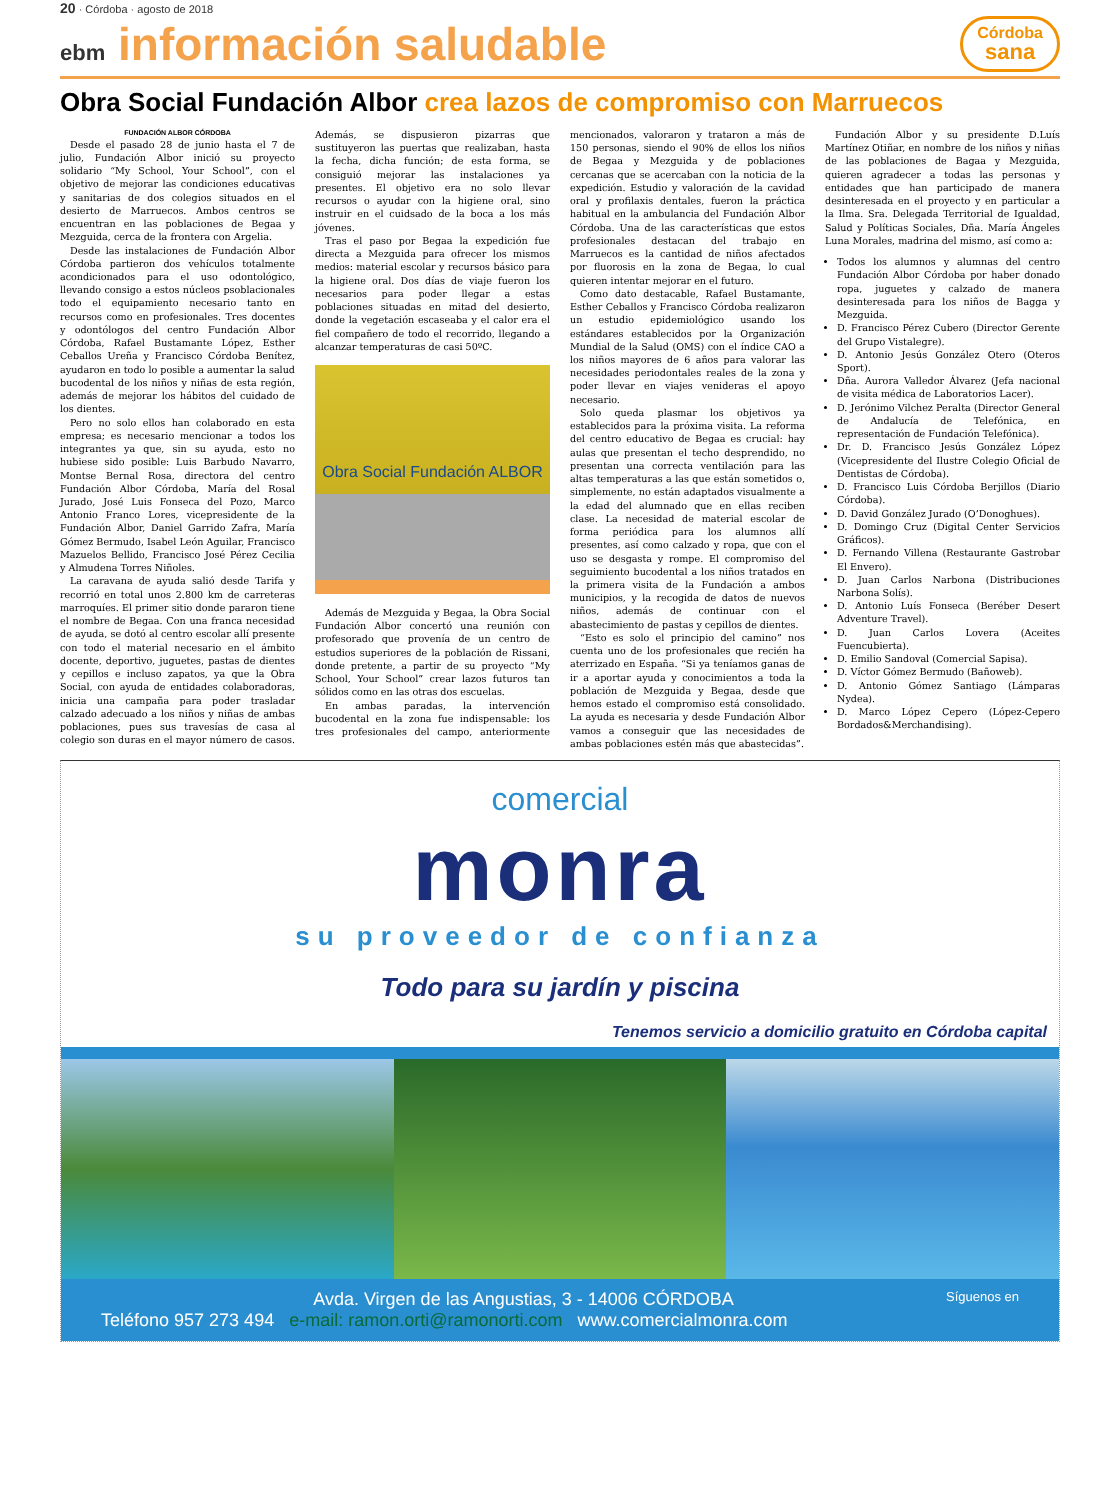20 · Córdoba · agosto de 2018
ebm información saludable
Córdoba
sana
Obra Social Fundación Albor crea lazos de compromiso con Marruecos
FUNDACIÓN ALBOR CÓRDOBA
Desde el pasado 28 de junio hasta el 7 de julio, Fundación Albor inició su proyecto solidario “My School, Your School”, con el objetivo de mejorar las condiciones educativas y sanitarias de dos colegios situados en el desierto de Marruecos. Ambos centros se encuentran en las poblaciones de Begaa y Mezguida, cerca de la frontera con Argelia.
Desde las instalaciones de Fundación Albor Córdoba partieron dos vehículos totalmente acondicionados para el uso odontológico, llevando consigo a estos núcleos psoblacionales todo el equipamiento necesario tanto en recursos como en profesionales. Tres docentes y odontólogos del centro Fundación Albor Córdoba, Rafael Bustamante López, Esther Ceballos Ureña y Francisco Córdoba Benítez, ayudaron en todo lo posible a aumentar la salud bucodental de los niños y niñas de esta región, además de mejorar los hábitos del cuidado de los dientes.
Pero no solo ellos han colaborado en esta empresa; es necesario mencionar a todos los integrantes ya que, sin su ayuda, esto no hubiese sido posible: Luis Barbudo Navarro, Montse Bernal Rosa, directora del centro Fundación Albor Córdoba, María del Rosal Jurado, José Luis Fonseca del Pozo, Marco Antonio Franco Lores, vicepresidente de la Fundación Albor, Daniel Garrido Zafra, María Gómez Bermudo, Isabel León Aguilar, Francisco Mazuelos Bellido, Francisco José Pérez Cecilia y Almudena Torres Niñoles.
La caravana de ayuda salió desde Tarifa y recorrió en total unos 2.800 km de carreteras marroquíes. El primer sitio donde pararon tiene el nombre de Begaa. Con una franca necesidad de ayuda, se dotó al centro escolar allí presente con todo el material necesario en el ámbito docente, deportivo, juguetes, pastas de dientes y cepillos e incluso zapatos, ya que la Obra Social, con ayuda de entidades colaboradoras, inicia una campaña para poder trasladar calzado adecuado a los niños y niñas de ambas poblaciones, pues sus travesías de casa al colegio son duras en el mayor número de casos. Además, se dispusieron pizarras que sustituyeron las puertas que realizaban, hasta la fecha, dicha función; de esta forma, se consiguió mejorar las instalaciones ya presentes. El objetivo era no solo llevar recursos o ayudar con la higiene oral, sino instruir en el cuidsado de la boca a los más jóvenes.
Tras el paso por Begaa la expedición fue directa a Mezguida para ofrecer los mismos medios: material escolar y recursos básico para la higiene oral. Dos días de viaje fueron los necesarios para poder llegar a estas poblaciones situadas en mitad del desierto, donde la vegetación escaseaba y el calor era el fiel compañero de todo el recorrido, llegando a alcanzar temperaturas de casi 50ºC.
Obra Social Fundación ALBOR
Además de Mezguida y Begaa, la Obra Social Fundación Albor concertó una reunión con profesorado que provenía de un centro de estudios superiores de la población de Rissani, donde pretente, a partir de su proyecto “My School, Your School” crear lazos futuros tan sólidos como en las otras dos escuelas.
En ambas paradas, la intervención bucodental en la zona fue indispensable: los tres profesionales del campo, anteriormente mencionados, valoraron y trataron a más de 150 personas, siendo el 90% de ellos los niños de Begaa y Mezguida y de poblaciones cercanas que se acercaban con la noticia de la expedición. Estudio y valoración de la cavidad oral y profilaxis dentales, fueron la práctica habitual en la ambulancia del Fundación Albor Córdoba. Una de las características que estos profesionales destacan del trabajo en Marruecos es la cantidad de niños afectados por fluorosis en la zona de Begaa, lo cual quieren intentar mejorar en el futuro.
Como dato destacable, Rafael Bustamante, Esther Ceballos y Francisco Córdoba realizaron un estudio epidemiológico usando los estándares establecidos por la Organización Mundial de la Salud (OMS) con el índice CAO a los niños mayores de 6 años para valorar las necesidades periodontales reales de la zona y poder llevar en viajes venideras el apoyo necesario.
Solo queda plasmar los objetivos ya establecidos para la próxima visita. La reforma del centro educativo de Begaa es crucial: hay aulas que presentan el techo desprendido, no presentan una correcta ventilación para las altas temperaturas a las que están sometidos o, simplemente, no están adaptados visualmente a la edad del alumnado que en ellas reciben clase. La necesidad de material escolar de forma periódica para los alumnos allí presentes, así como calzado y ropa, que con el uso se desgasta y rompe. El compromiso del seguimiento bucodental a los niños tratados en la primera visita de la Fundación a ambos municipios, y la recogida de datos de nuevos niños, además de continuar con el abastecimiento de pastas y cepillos de dientes.
“Esto es solo el principio del camino” nos cuenta uno de los profesionales que recién ha aterrizado en España. “Si ya teníamos ganas de ir a aportar ayuda y conocimientos a toda la población de Mezguida y Begaa, desde que hemos estado el compromiso está consolidado. La ayuda es necesaria y desde Fundación Albor vamos a conseguir que las necesidades de ambas poblaciones estén más que abastecidas”.
Fundación Albor y su presidente D.Luís Martínez Otiñar, en nombre de los niños y niñas de las poblaciones de Bagaa y Mezguida, quieren agradecer a todas las personas y entidades que han participado de manera desinteresada en el proyecto y en particular a la Ilma. Sra. Delegada Territorial de Igualdad, Salud y Políticas Sociales, Dña. María Ángeles Luna Morales, madrina del mismo, así como a:
Todos los alumnos y alumnas del centro Fundación Albor Córdoba por haber donado ropa, juguetes y calzado de manera desinteresada para los niños de Bagga y Mezguida.
D. Francisco Pérez Cubero (Director Gerente del Grupo Vistalegre).
D. Antonio Jesús González Otero (Oteros Sport).
Dña. Aurora Valledor Álvarez (Jefa nacional de visita médica de Laboratorios Lacer).
D. Jerónimo Vilchez Peralta (Director General de Andalucía de Telefónica, en representación de Fundación Telefónica).
Dr. D. Francisco Jesús González López (Vicepresidente del Ilustre Colegio Oficial de Dentistas de Córdoba).
D. Francisco Luis Córdoba Berjillos (Diario Córdoba).
D. David González Jurado (O’Donoghues).
D. Domingo Cruz (Digital Center Servicios Gráficos).
D. Fernando Villena (Restaurante Gastrobar El Envero).
D. Juan Carlos Narbona (Distribuciones Narbona Solís).
D. Antonio Luís Fonseca (Beréber Desert Adventure Travel).
D. Juan Carlos Lovera (Aceites Fuencubierta).
D. Emilio Sandoval (Comercial Sapisa).
D. Víctor Gómez Bermudo (Bañoweb).
D. Antonio Gómez Santiago (Lámparas Nydea).
D. Marco López Cepero (López-Cepero Bordados&Merchandising).
comercial
monra
su proveedor de confianza
Todo para su jardín y piscina
Tenemos servicio a domicilio gratuito en Córdoba capital
Avda. Virgen de las Angustias, 3 - 14006 CÓRDOBA Síguenos en
Teléfono 957 273 494 e-mail: ramon.orti@ramonorti.com www.comercialmonra.com